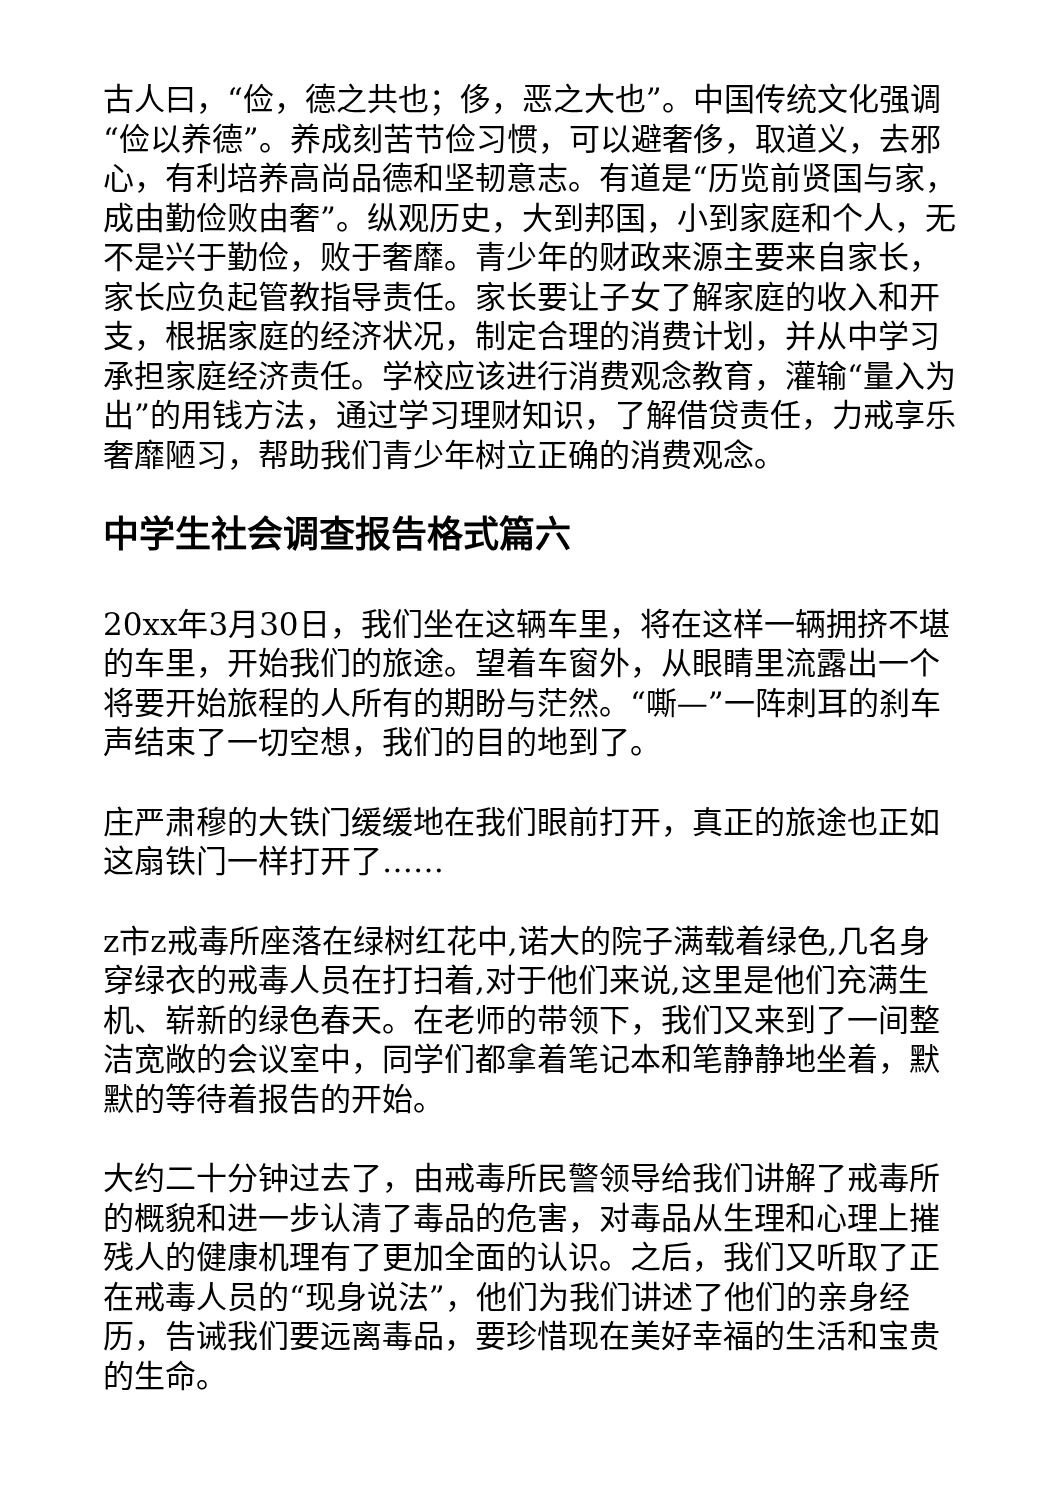古人曰，“俭，德之共也；侈，恶之大也”。中国传统文化强调“俭以养德”。养成刻苦节俭习惯，可以避奢侈，取道义，去邪心，有利培养高尚品德和坚韧意志。有道是“历览前贤国与家，成由勤俭败由奢”。纵观历史，大到邦国，小到家庭和个人，无不是兴于勤俭，败于奢靡。青少年的财政来源主要来自家长，家长应负起管教指导责任。家长要让子女了解家庭的收入和开支，根据家庭的经济状况，制定合理的消费计划，并从中学习承担家庭经济责任。学校应该进行消费观念教育，灌输“量入为出”的用钱方法，通过学习理财知识，了解借贷责任，力戒享乐奢靡陋习，帮助我们青少年树立正确的消费观念。
中学生社会调查报告格式篇六
20xx年3月30日，我们坐在这辆车里，将在这样一辆拥挤不堪的车里，开始我们的旅途。望着车窗外，从眼睛里流露出一个将要开始旅程的人所有的期盼与茫然。“嘶—”一阵刺耳的刹车声结束了一切空想，我们的目的地到了。
庄严肃穆的大铁门缓缓地在我们眼前打开，真正的旅途也正如这扇铁门一样打开了……
z市z戒毒所座落在绿树红花中,诺大的院子满载着绿色,几名身穿绿衣的戒毒人员在打扫着,对于他们来说,这里是他们充满生机、崭新的绿色春天。在老师的带领下，我们又来到了一间整洁宽敞的会议室中，同学们都拿着笔记本和笔静静地坐着，默默的等待着报告的开始。
大约二十分钟过去了，由戒毒所民警领导给我们讲解了戒毒所的概貌和进一步认清了毒品的危害，对毒品从生理和心理上摧残人的健康机理有了更加全面的认识。之后，我们又听取了正在戒毒人员的“现身说法”，他们为我们讲述了他们的亲身经历，告诫我们要远离毒品，要珍惜现在美好幸福的生活和宝贵的生命。